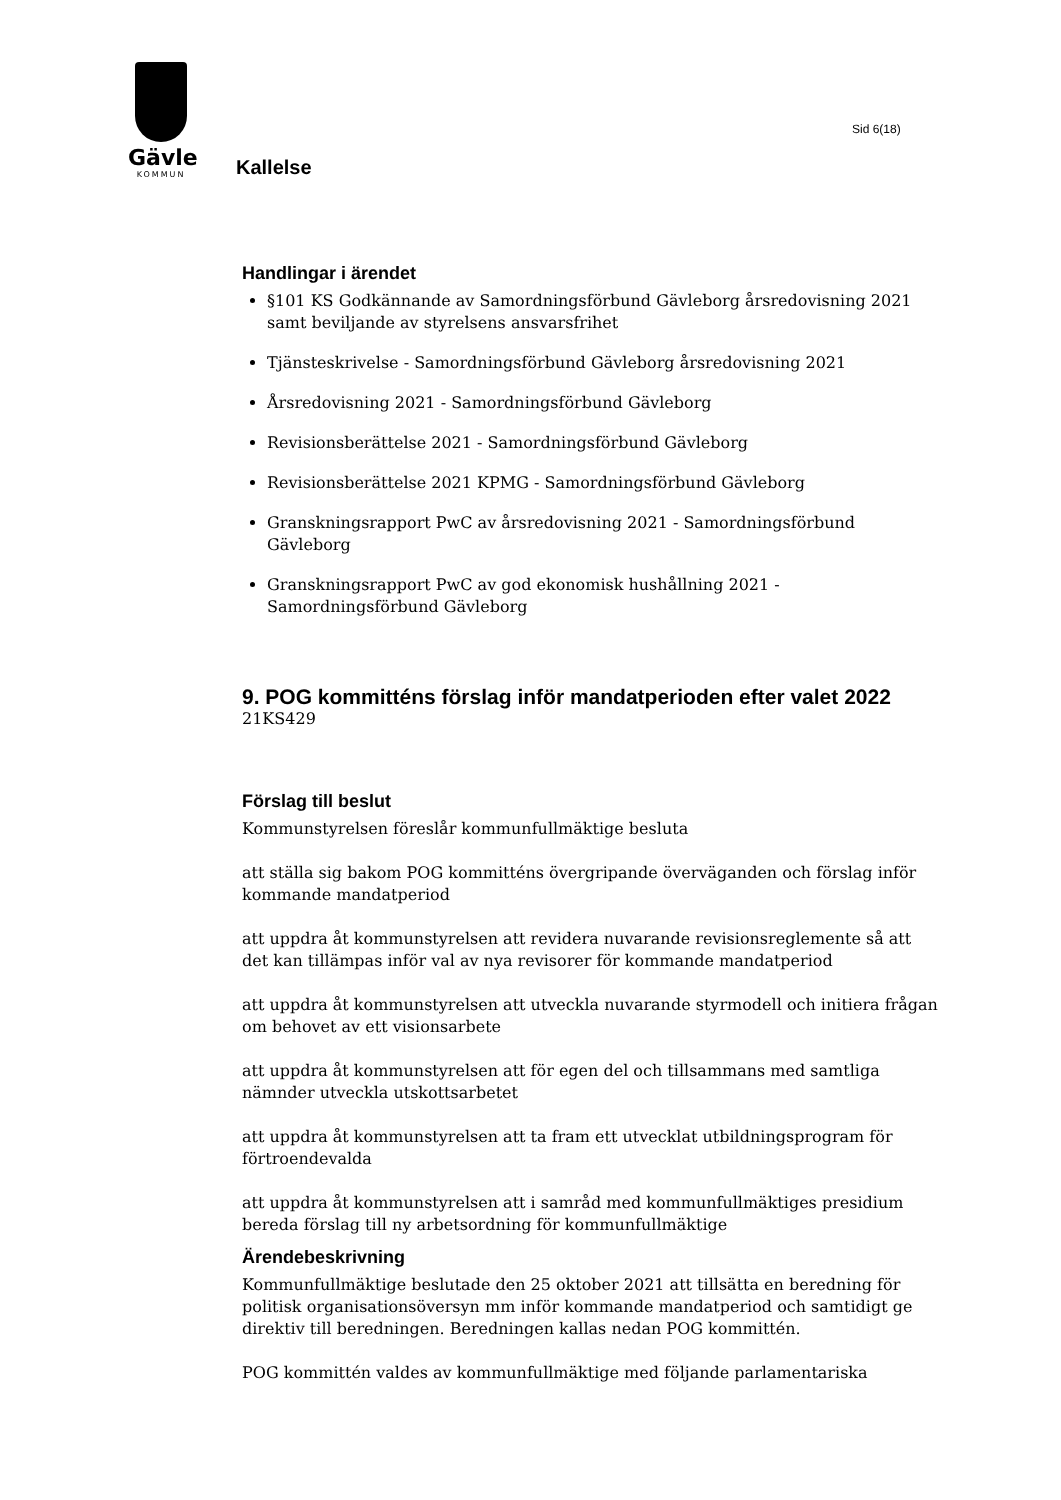Gävle
KOMMUN
Sid 6(18)
Kallelse
Handlingar i ärendet
§101 KS Godkännande av Samordningsförbund Gävleborg årsredovisning 2021 samt beviljande av styrelsens ansvarsfrihet
Tjänsteskrivelse - Samordningsförbund Gävleborg årsredovisning 2021
Årsredovisning 2021 - Samordningsförbund Gävleborg
Revisionsberättelse 2021 - Samordningsförbund Gävleborg
Revisionsberättelse 2021 KPMG - Samordningsförbund Gävleborg
Granskningsrapport PwC av årsredovisning 2021 - Samordningsförbund Gävleborg
Granskningsrapport PwC av god ekonomisk hushållning 2021 - Samordningsförbund Gävleborg
9. POG kommitténs förslag inför mandatperioden efter valet 2022
21KS429
Förslag till beslut
Kommunstyrelsen föreslår kommunfullmäktige besluta
att ställa sig bakom POG kommitténs övergripande överväganden och förslag inför kommande mandatperiod
att uppdra åt kommunstyrelsen att revidera nuvarande revisionsreglemente så att det kan tillämpas inför val av nya revisorer för kommande mandatperiod
att uppdra åt kommunstyrelsen att utveckla nuvarande styrmodell och initiera frågan om behovet av ett visionsarbete
att uppdra åt kommunstyrelsen att för egen del och tillsammans med samtliga nämnder utveckla utskottsarbetet
att uppdra åt kommunstyrelsen att ta fram ett utvecklat utbildningsprogram för förtroendevalda
att uppdra åt kommunstyrelsen att i samråd med kommunfullmäktiges presidium bereda förslag till ny arbetsordning för kommunfullmäktige
Ärendebeskrivning
Kommunfullmäktige beslutade den 25 oktober 2021 att tillsätta en beredning för politisk organisationsöversyn mm inför kommande mandatperiod och samtidigt ge direktiv till beredningen. Beredningen kallas nedan POG kommittén.
POG kommittén valdes av kommunfullmäktige med följande parlamentariska